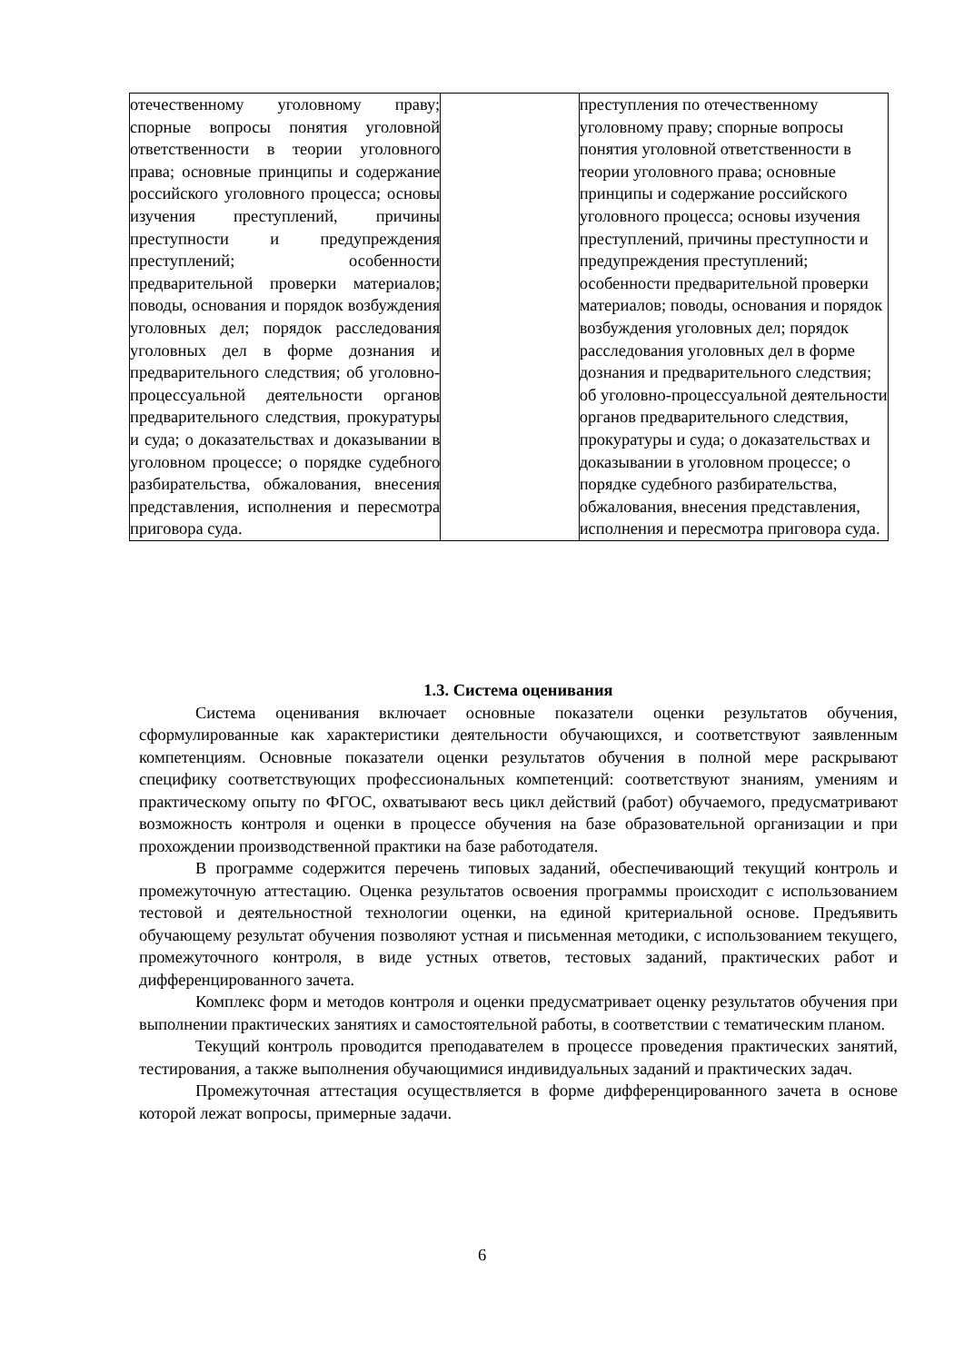| отечественному уголовному праву; спорные вопросы понятия уголовной ответственности в теории уголовного права; основные принципы и содержание российского уголовного процесса; основы изучения преступлений, причины преступности и предупреждения преступлений; особенности предварительной проверки материалов; поводы, основания и порядок возбуждения уголовных дел; порядок расследования уголовных дел в форме дознания и предварительного следствия; об уголовно-процессуальной деятельности органов предварительного следствия, прокуратуры и суда; о доказательствах и доказывании в уголовном процессе; о порядке судебного разбирательства, обжалования, внесения представления, исполнения и пересмотра приговора суда. | | преступления по отечественному уголовному праву; спорные вопросы понятия уголовной ответственности в теории уголовного права; основные принципы и содержание российского уголовного процесса; основы изучения преступлений, причины преступности и предупреждения преступлений; особенности предварительной проверки материалов; поводы, основания и порядок возбуждения уголовных дел; порядок расследования уголовных дел в форме дознания и предварительного следствия; об уголовно-процессуальной деятельности органов предварительного следствия, прокуратуры и суда; о доказательствах и доказывании в уголовном процессе; о порядке судебного разбирательства, обжалования, внесения представления, исполнения и пересмотра приговора суда. |
1.3. Система оценивания
Система оценивания включает основные показатели оценки результатов обучения, сформулированные как характеристики деятельности обучающихся, и соответствуют заявленным компетенциям. Основные показатели оценки результатов обучения в полной мере раскрывают специфику соответствующих профессиональных компетенций: соответствуют знаниям, умениям и практическому опыту по ФГОС, охватывают весь цикл действий (работ) обучаемого, предусматривают возможность контроля и оценки в процессе обучения на базе образовательной организации и при прохождении производственной практики на базе работодателя.
В программе содержится перечень типовых заданий, обеспечивающий текущий контроль и промежуточную аттестацию. Оценка результатов освоения программы происходит с использованием тестовой и деятельностной технологии оценки, на единой критериальной основе. Предъявить обучающему результат обучения позволяют устная и письменная методики, с использованием текущего, промежуточного контроля, в виде устных ответов, тестовых заданий, практических работ и дифференцированного зачета.
Комплекс форм и методов контроля и оценки предусматривает оценку результатов обучения при выполнении практических занятиях и самостоятельной работы, в соответствии с тематическим планом.
Текущий контроль проводится преподавателем в процессе проведения практических занятий, тестирования, а также выполнения обучающимися индивидуальных заданий и практических задач.
Промежуточная аттестация осуществляется в форме дифференцированного зачета в основе которой лежат вопросы, примерные задачи.
6